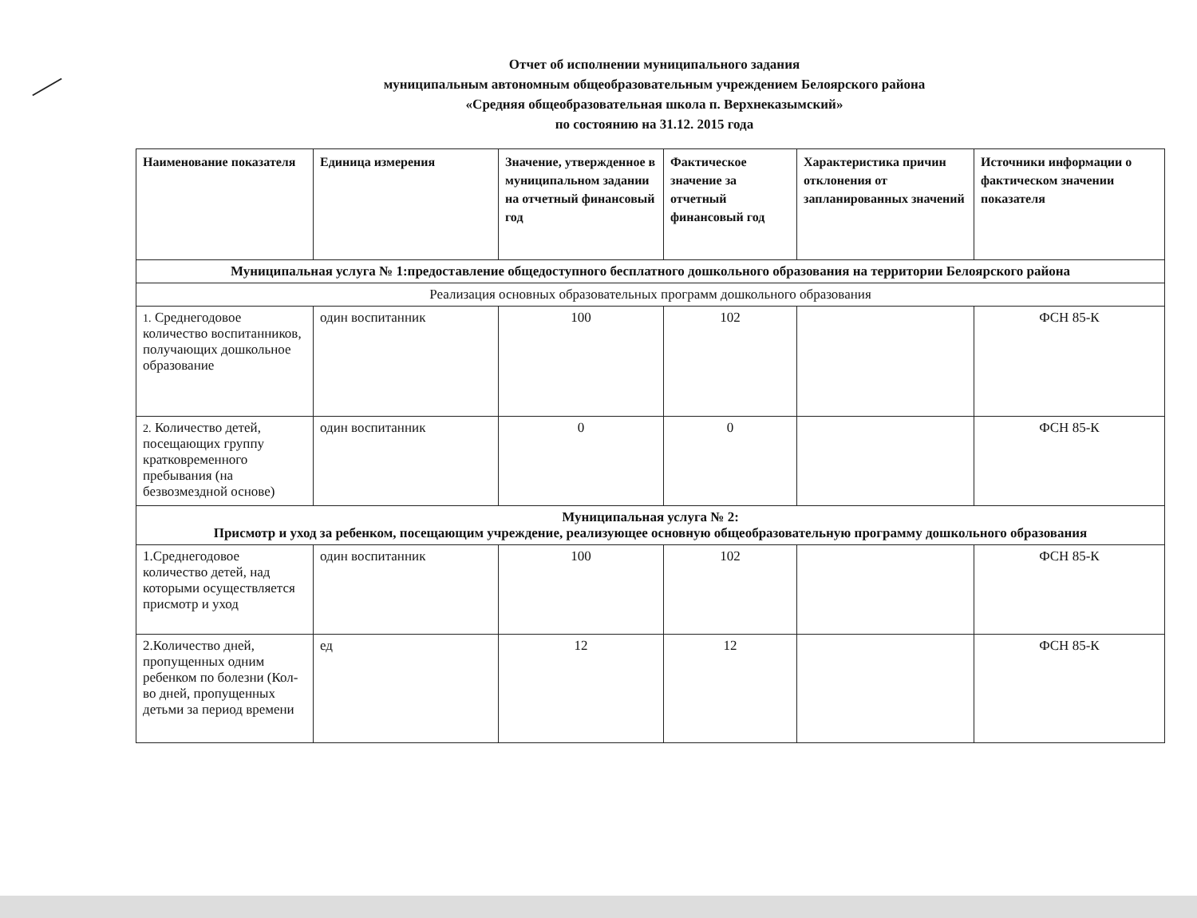Отчет об исполнении муниципального задания
муниципальным автономным общеобразовательным учреждением Белоярского района
«Средняя общеобразовательная школа п. Верхнеказымский»
по состоянию на 31.12. 2015 года
| Наименование показателя | Единица измерения | Значение, утвержденное в муниципальном задании на отчетный финансовый год | Фактическое значение за отчетный финансовый год | Характеристика причин отклонения от запланированных значений | Источники информации о фактическом значении показателя |
| --- | --- | --- | --- | --- | --- |
| Муниципальная услуга № 1:предоставление общедоступного бесплатного дошкольного образования на территории Белоярского района | | | | | |
| Реализация основных образовательных программ дошкольного образования | | | | | |
| 1. Среднегодовое количество воспитанников, получающих дошкольное образование | один воспитанник | 100 | 102 | | ФСН 85-К |
| 2. Количество детей, посещающих группу кратковременного пребывания (на безвозмездной основе) | один воспитанник | 0 | 0 | | ФСН 85-К |
| Муниципальная услуга № 2: Присмотр и уход за ребенком, посещающим учреждение, реализующее основную общеобразовательную программу дошкольного образования | | | | | |
| 1.Среднегодовое количество детей, над которыми осуществляется присмотр и уход | один воспитанник | 100 | 102 | | ФСН 85-К |
| 2.Количество дней, пропущенных одним ребенком по болезни (Кол-во дней, пропущенных детьми за период времени | ед | 12 | 12 | | ФСН 85-К |